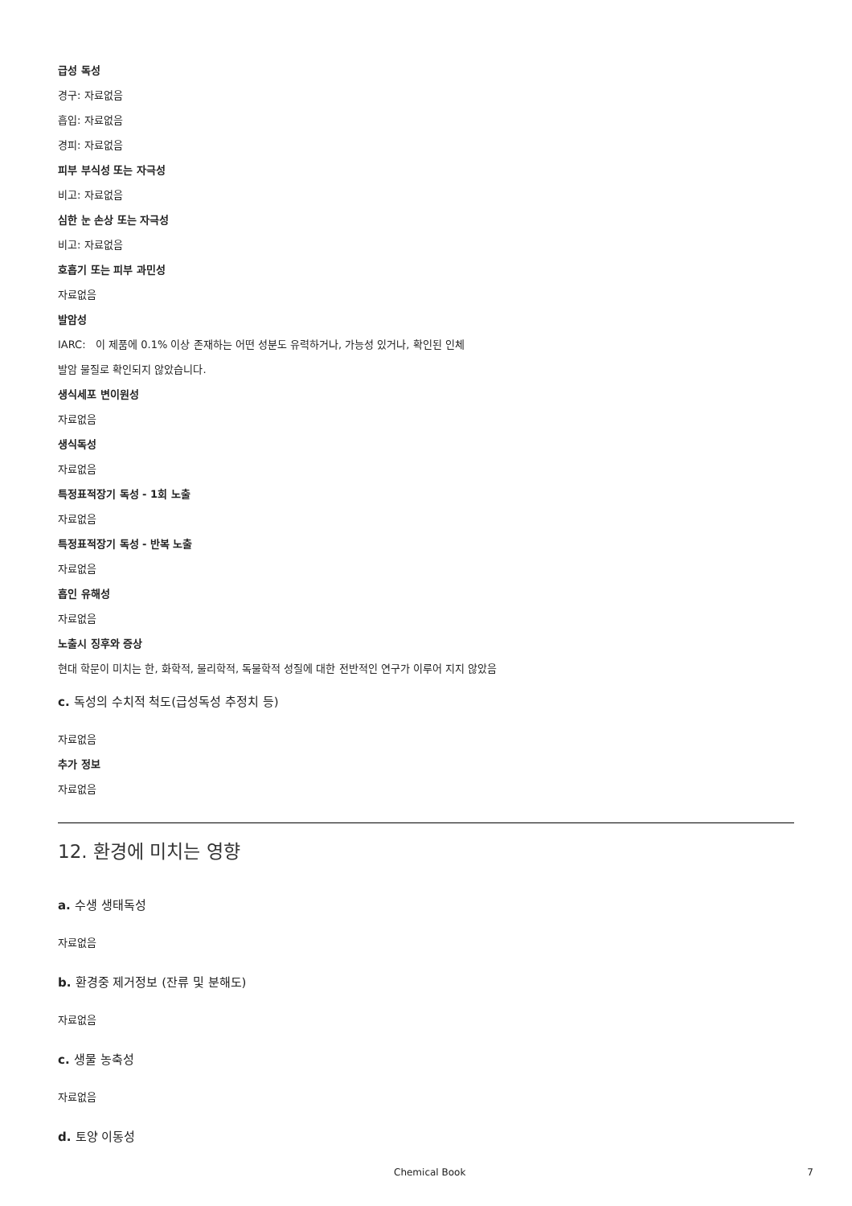급성 독성
경구: 자료없음
흡입: 자료없음
경피: 자료없음
피부 부식성 또는 자극성
비고: 자료없음
심한 눈 손상 또는 자극성
비고: 자료없음
호흡기 또는 피부 과민성
자료없음
발암성
IARC: 이 제품에 0.1% 이상 존재하는 어떤 성분도 유력하거나, 가능성 있거나, 확인된 인체
발암 물질로 확인되지 않았습니다.
생식세포 변이원성
자료없음
생식독성
자료없음
특정표적장기 독성 - 1회 노출
자료없음
특정표적장기 독성 - 반복 노출
자료없음
흡인 유해성
자료없음
노출시 징후와 증상
현대 학문이 미치는 한, 화학적, 물리학적, 독물학적 성질에 대한 전반적인 연구가 이루어 지지 않았음
c. 독성의 수치적 척도(급성독성 추정치 등)
자료없음
추가 정보
자료없음
12. 환경에 미치는 영향
a. 수생 생태독성
자료없음
b. 환경중 제거정보 (잔류 및 분해도)
자료없음
c. 생물 농축성
자료없음
d. 토양 이동성
Chemical Book 7